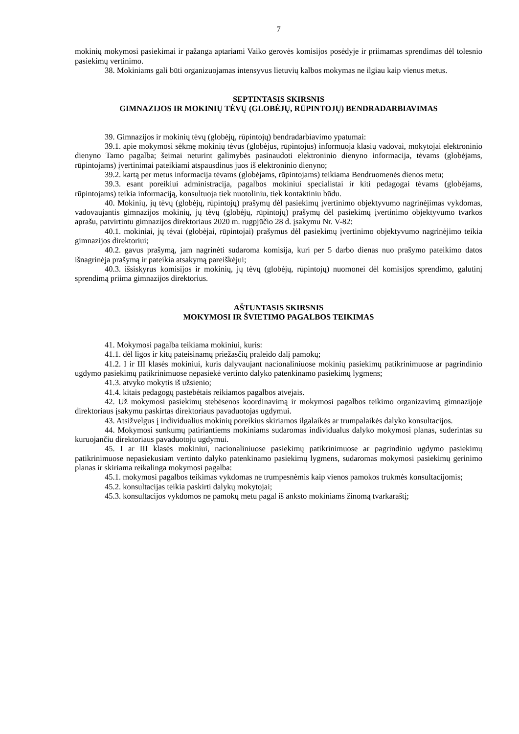7
mokinių mokymosi pasiekimai ir pažanga aptariami Vaiko gerovės komisijos posėdyje ir priimamas sprendimas dėl tolesnio pasiekimų vertinimo.
38. Mokiniams gali būti organizuojamas intensyvus lietuvių kalbos mokymas ne ilgiau kaip vienus metus.
SEPTINTASIS SKIRSNIS
GIMNAZIJOS IR MOKINIŲ TĖVŲ (GLOBĖJŲ, RŪPINTOJŲ) BENDRADARBIAVIMAS
39. Gimnazijos ir mokinių tėvų (globėjų, rūpintojų) bendradarbiavimo ypatumai:
39.1. apie mokymosi sėkmę mokinių tėvus (globėjus, rūpintojus) informuoja klasių vadovai, mokytojai elektroninio dienyno Tamo pagalba; šeimai neturint galimybės pasinaudoti elektroninio dienyno informacija, tėvams (globėjams, rūpintojams) įvertinimai pateikiami atspausdinus juos iš elektroninio dienyno;
39.2. kartą per metus informacija tėvams (globėjams, rūpintojams) teikiama Bendruomenės dienos metu;
39.3. esant poreikiui administracija, pagalbos mokiniui specialistai ir kiti pedagogai tėvams (globėjams, rūpintojams) teikia informaciją, konsultuoja tiek nuotoliniu, tiek kontaktiniu būdu.
40. Mokinių, jų tėvų (globėjų, rūpintojų) prašymų dėl pasiekimų įvertinimo objektyvumo nagrinėjimas vykdomas, vadovaujantis gimnazijos mokinių, jų tėvų (globėjų, rūpintojų) prašymų dėl pasiekimų įvertinimo objektyvumo tvarkos aprašu, patvirtintu gimnazijos direktoriaus 2020 m. rugpjūčio 28 d. įsakymu Nr. V-82:
40.1. mokiniai, jų tėvai (globėjai, rūpintojai) prašymus dėl pasiekimų įvertinimo objektyvumo nagrinėjimo teikia gimnazijos direktoriui;
40.2. gavus prašymą, jam nagrinėti sudaroma komisija, kuri per 5 darbo dienas nuo prašymo pateikimo datos išnagrinėja prašymą ir pateikia atsakymą pareiškėjui;
40.3. išsiskyrus komisijos ir mokinių, jų tėvų (globėjų, rūpintojų) nuomonei dėl komisijos sprendimo, galutinį sprendimą priima gimnazijos direktorius.
AŠTUNTASIS SKIRSNIS
MOKYMOSI IR ŠVIETIMO PAGALBOS TEIKIMAS
41. Mokymosi pagalba teikiama mokiniui, kuris:
41.1. dėl ligos ir kitų pateisinamų priežasčių praleido dalį pamokų;
41.2. I ir III klasės mokiniui, kuris dalyvaujant nacionaliniuose mokinių pasiekimų patikrinimuose ar pagrindinio ugdymo pasiekimų patikrinimuose nepasiekė vertinto dalyko patenkinamo pasiekimų lygmens;
41.3. atvyko mokytis iš užsienio;
41.4. kitais pedagogų pastebėtais reikiamos pagalbos atvejais.
42. Už mokymosi pasiekimų stebėsenos koordinavimą ir mokymosi pagalbos teikimo organizavimą gimnazijoje direktoriaus įsakymu paskirtas direktoriaus pavaduotojas ugdymui.
43. Atsižvelgus į individualius mokinių poreikius skiriamos ilgalaikės ar trumpalaikės dalyko konsultacijos.
44. Mokymosi sunkumų patiriantiems mokiniams sudaromas individualus dalyko mokymosi planas, suderintas su kuruojančiu direktoriaus pavaduotoju ugdymui.
45. I ar III klasės mokiniui, nacionaliniuose pasiekimų patikrinimuose ar pagrindinio ugdymo pasiekimų patikrinimuose nepasiekusiam vertinto dalyko patenkinamo pasiekimų lygmens, sudaromas mokymosi pasiekimų gerinimo planas ir skiriama reikalinga mokymosi pagalba:
45.1. mokymosi pagalbos teikimas vykdomas ne trumpesnėmis kaip vienos pamokos trukmės konsultacijomis;
45.2. konsultacijas teikia paskirti dalykų mokytojai;
45.3. konsultacijos vykdomos ne pamokų metu pagal iš anksto mokiniams žinomą tvarkaraštį;